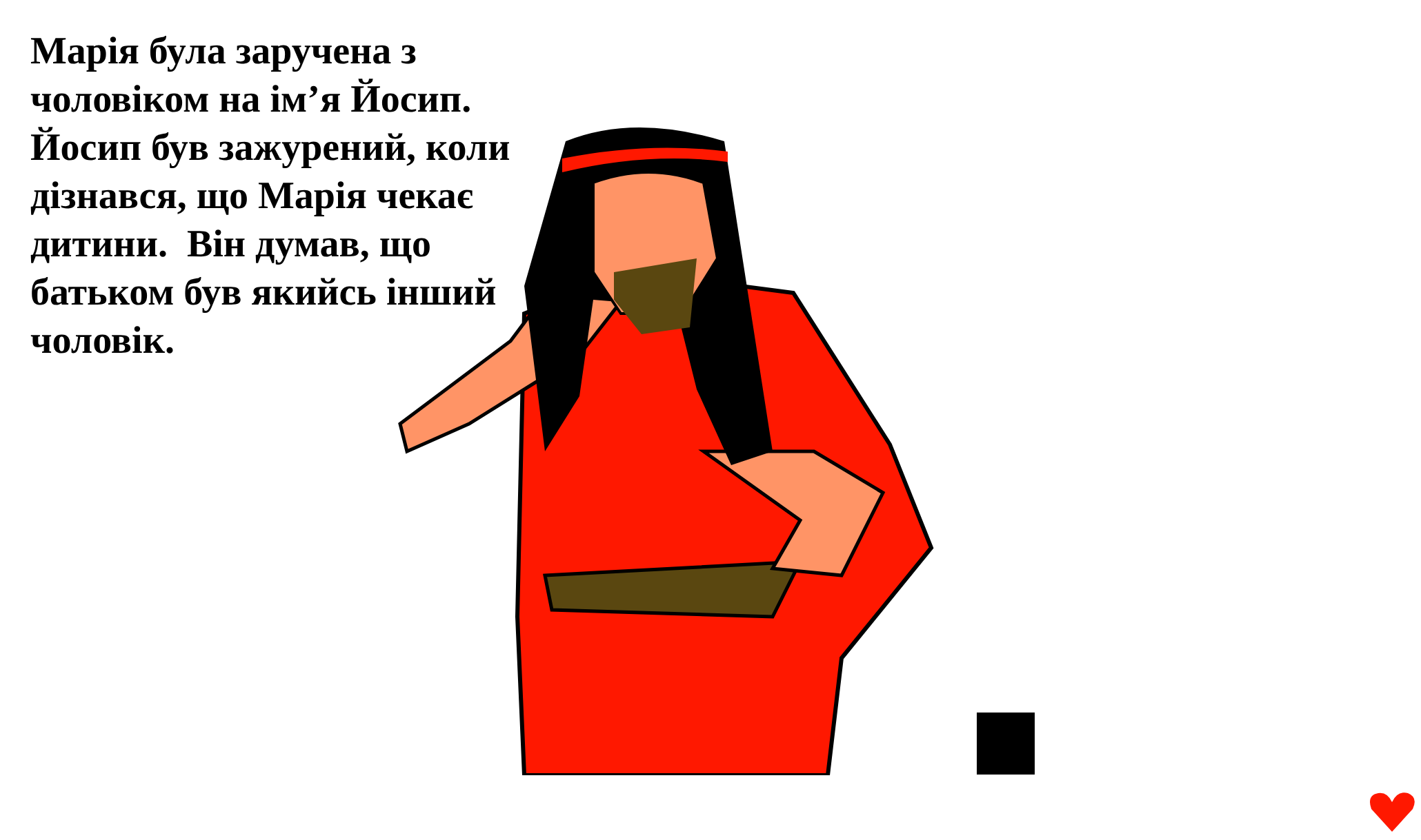Марія була заручена з чоловіком на ім’я Йосип. Йосип був зажурений, коли дізнався, що Марія чекає дитини. Він думав, що батьком був якийсь інший чоловік.